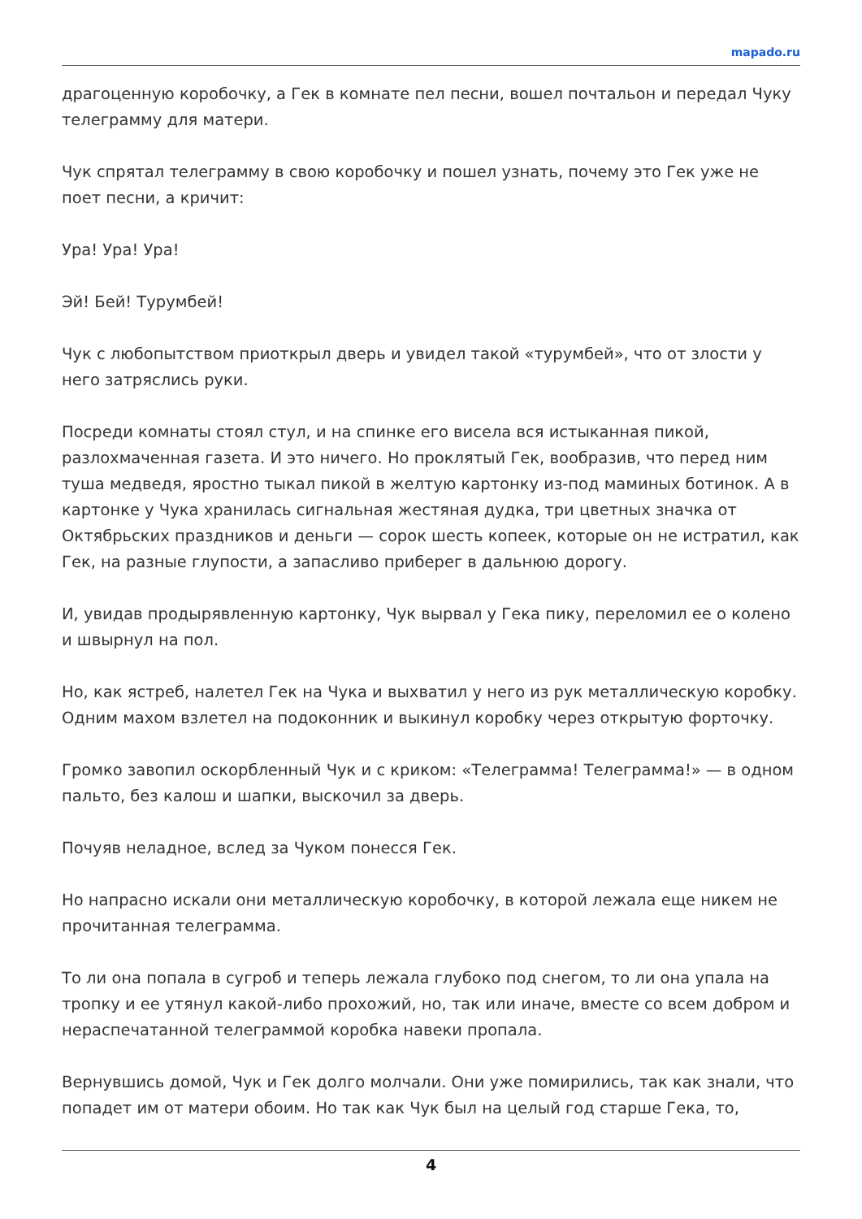mapado.ru
драгоценную коробочку, а Гек в комнате пел песни, вошел почтальон и передал Чуку телеграмму для матери.
Чук спрятал телеграмму в свою коробочку и пошел узнать, почему это Гек уже не поет песни, а кричит:
Ура! Ура! Ура!
Эй! Бей! Турумбей!
Чук с любопытством приоткрыл дверь и увидел такой «турумбей», что от злости у него затряслись руки.
Посреди комнаты стоял стул, и на спинке его висела вся истыканная пикой, разлохмаченная газета. И это ничего. Но проклятый Гек, вообразив, что перед ним туша медведя, яростно тыкал пикой в желтую картонку из-под маминых ботинок. А в картонке у Чука хранилась сигнальная жестяная дудка, три цветных значка от Октябрьских праздников и деньги — сорок шесть копеек, которые он не истратил, как Гек, на разные глупости, а запасливо приберег в дальнюю дорогу.
И, увидав продырявленную картонку, Чук вырвал у Гека пику, переломил ее о колено и швырнул на пол.
Но, как ястреб, налетел Гек на Чука и выхватил у него из рук металлическую коробку. Одним махом взлетел на подоконник и выкинул коробку через открытую форточку.
Громко завопил оскорбленный Чук и с криком: «Телеграмма! Телеграмма!» — в одном пальто, без калош и шапки, выскочил за дверь.
Почуяв неладное, вслед за Чуком понесся Гек.
Но напрасно искали они металлическую коробочку, в которой лежала еще никем не прочитанная телеграмма.
То ли она попала в сугроб и теперь лежала глубоко под снегом, то ли она упала на тропку и ее утянул какой-либо прохожий, но, так или иначе, вместе со всем добром и нераспечатанной телеграммой коробка навеки пропала.
Вернувшись домой, Чук и Гек долго молчали. Они уже помирились, так как знали, что попадет им от матери обоим. Но так как Чук был на целый год старше Гека, то,
4